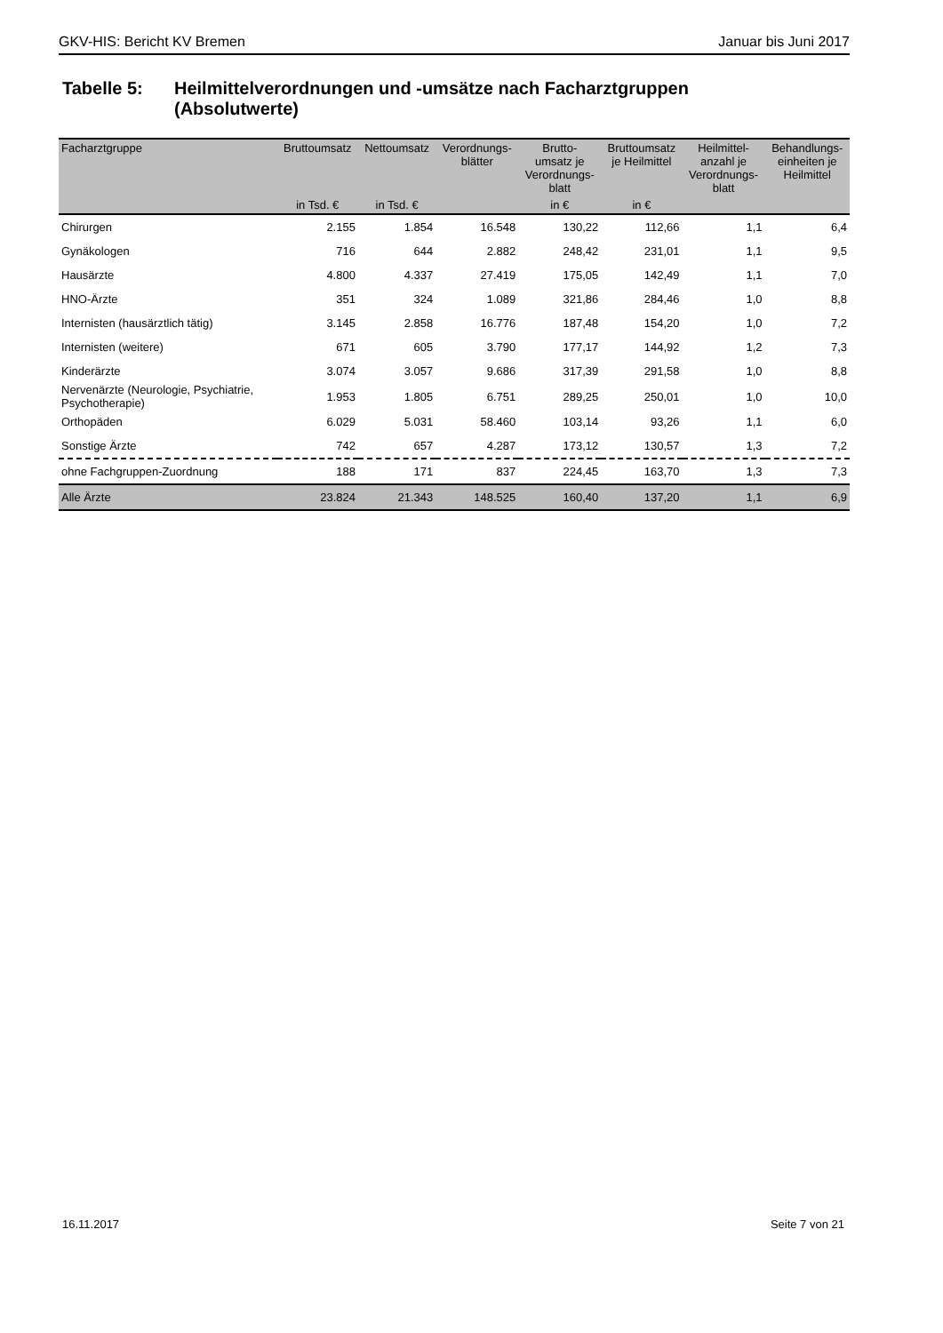GKV-HIS: Bericht KV Bremen Januar bis Juni 2017
Tabelle 5: Heilmittelverordnungen und -umsätze nach Facharztgruppen
(Absolutwerte)
| Facharztgruppe | Bruttoumsatz | Nettoumsatz | Verordnungs- blätter | Brutto- umsatz je Verordnungs- blatt | Bruttoumsatz je Heilmittel | Heilmittel- anzahl je Verordnungs- blatt | Behandlungs- einheiten je Heilmittel |
| --- | --- | --- | --- | --- | --- | --- | --- |
| | in Tsd. € | in Tsd. € | | in € | in € | | |
| Chirurgen | 2.155 | 1.854 | 16.548 | 130,22 | 112,66 | 1,1 | 6,4 |
| Gynäkologen | 716 | 644 | 2.882 | 248,42 | 231,01 | 1,1 | 9,5 |
| Hausärzte | 4.800 | 4.337 | 27.419 | 175,05 | 142,49 | 1,1 | 7,0 |
| HNO-Ärzte | 351 | 324 | 1.089 | 321,86 | 284,46 | 1,0 | 8,8 |
| Internisten (hausärztlich tätig) | 3.145 | 2.858 | 16.776 | 187,48 | 154,20 | 1,0 | 7,2 |
| Internisten (weitere) | 671 | 605 | 3.790 | 177,17 | 144,92 | 1,2 | 7,3 |
| Kinderärzte | 3.074 | 3.057 | 9.686 | 317,39 | 291,58 | 1,0 | 8,8 |
| Nervenärzte (Neurologie, Psychiatrie, Psychotherapie) | 1.953 | 1.805 | 6.751 | 289,25 | 250,01 | 1,0 | 10,0 |
| Orthopäden | 6.029 | 5.031 | 58.460 | 103,14 | 93,26 | 1,1 | 6,0 |
| Sonstige Ärzte | 742 | 657 | 4.287 | 173,12 | 130,57 | 1,3 | 7,2 |
| ohne Fachgruppen-Zuordnung | 188 | 171 | 837 | 224,45 | 163,70 | 1,3 | 7,3 |
| Alle Ärzte | 23.824 | 21.343 | 148.525 | 160,40 | 137,20 | 1,1 | 6,9 |
16.11.2017 Seite 7 von 21